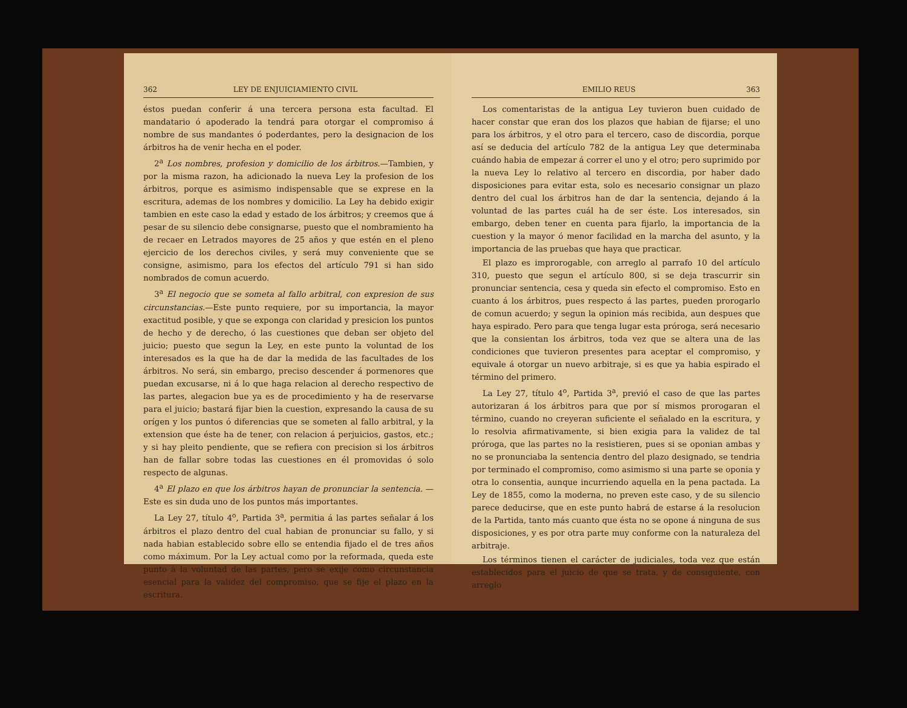362 LEY DE ENJUICIAMIENTO CIVIL
éstos puedan conferir á una tercera persona esta facultad. El mandatario ó apoderado la tendrá para otorgar el compromiso á nombre de sus mandantes ó poderdantes, pero la designacion de los árbitros ha de venir hecha en el poder.
2<sup>a</sup> Los nombres, profesion y domicilio de los árbitros.—Tambien, y por la misma razon, ha adicionado la nueva Ley la profesion de los árbitros, porque es asimismo indispensable que se exprese en la escritura, ademas de los nombres y domicilio. La Ley ha debido exigir tambien en este caso la edad y estado de los árbitros; y creemos que á pesar de su silencio debe consignarse, puesto que el nombramiento ha de recaer en Letrados mayores de 25 años y que estén en el pleno ejercicio de los derechos civiles, y será muy conveniente que se consigne, asimismo, para los efectos del artículo 791 si han sido nombrados de comun acuerdo.
3<sup>a</sup> El negocio que se someta al fallo arbitral, con expresion de sus circunstancias.—Este punto requiere, por su importancia, la mayor exactitud posible, y que se exponga con claridad y presicion los puntos de hecho y de derecho, ó las cuestiones que deban ser objeto del juicio; puesto que segun la Ley, en este punto la voluntad de los interesados es la que ha de dar la medida de las facultades de los árbitros. No será, sin embargo, preciso descender á pormenores que puedan excusarse, ni á lo que haga relacion al derecho respectivo de las partes, alegacion bue ya es de procedimiento y ha de reservarse para el juicio; bastará fijar bien la cuestion, expresando la causa de su orígen y los puntos ó diferencias que se someten al fallo arbitral, y la extension que éste ha de tener, con relacion á perjuicios, gastos, etc.; y si hay pleito pendiente, que se refiera con precision si los árbitros han de fallar sobre todas las cuestiones en él promovidas ó solo respecto de algunas.
4<sup>a</sup> El plazo en que los árbitros hayan de pronunciar la sentencia. —Este es sin duda uno de los puntos más importantes.
La Ley 27, título 4<sup>o</sup>, Partida 3<sup>a</sup>, permitia á las partes señalar á los árbitros el plazo dentro del cual habian de pronunciar su fallo, y si nada habian establecido sobre ello se entendia fijado el de tres años como máximum. Por la Ley actual como por la reformada, queda este punto á la voluntad de las partes, pero se exije como circunstancia esencial para la validez del compromiso, que se fije el plazo en la escritura.
EMILIO REUS 363
Los comentaristas de la antigua Ley tuvieron buen cuidado de hacer constar que eran dos los plazos que habian de fijarse; el uno para los árbitros, y el otro para el tercero, caso de discordia, porque así se deducia del artículo 782 de la antigua Ley que determinaba cuándo habia de empezar á correr el uno y el otro; pero suprimido por la nueva Ley lo relativo al tercero en discordia, por haber dado disposiciones para evitar esta, solo es necesario consignar un plazo dentro del cual los árbitros han de dar la sentencia, dejando á la voluntad de las partes cuál ha de ser éste. Los interesados, sin embargo, deben tener en cuenta para fijarlo, la importancia de la cuestion y la mayor ó menor facilidad en la marcha del asunto, y la importancia de las pruebas que haya que practicar.
El plazo es improrogable, con arreglo al parrafo 10 del artículo 310, puesto que segun el artículo 800, si se deja trascurrir sin pronunciar sentencia, cesa y queda sin efecto el compromiso. Esto en cuanto á los árbitros, pues respecto á las partes, pueden prorogarlo de comun acuerdo; y segun la opinion más recibida, aun despues que haya espirado. Pero para que tenga lugar esta próroga, será necesario que la consientan los árbitros, toda vez que se altera una de las condiciones que tuvieron presentes para aceptar el compromiso, y equivale á otorgar un nuevo arbitraje, si es que ya habia espirado el término del primero.
La Ley 27, título 4<sup>o</sup>, Partida 3<sup>a</sup>, previó el caso de que las partes autorizaran á los árbitros para que por sí mismos prorogaran el término, cuando no creyeran suficiente el señalado en la escritura, y lo resolvia afirmativamente, si bien exigia para la validez de tal próroga, que las partes no la resistieren, pues si se oponian ambas y no se pronunciaba la sentencia dentro del plazo designado, se tendria por terminado el compromiso, como asimismo si una parte se oponia y otra lo consentia, aunque incurriendo aquella en la pena pactada. La Ley de 1855, como la moderna, no preven este caso, y de su silencio parece deducirse, que en este punto habrá de estarse á la resolucion de la Partida, tanto más cuanto que ésta no se opone á ninguna de sus disposiciones, y es por otra parte muy conforme con la naturaleza del arbitraje.
Los términos tienen el carácter de judiciales, toda vez que están establecidos para el juicio de que se trata, y de consiguiente, con arreglo